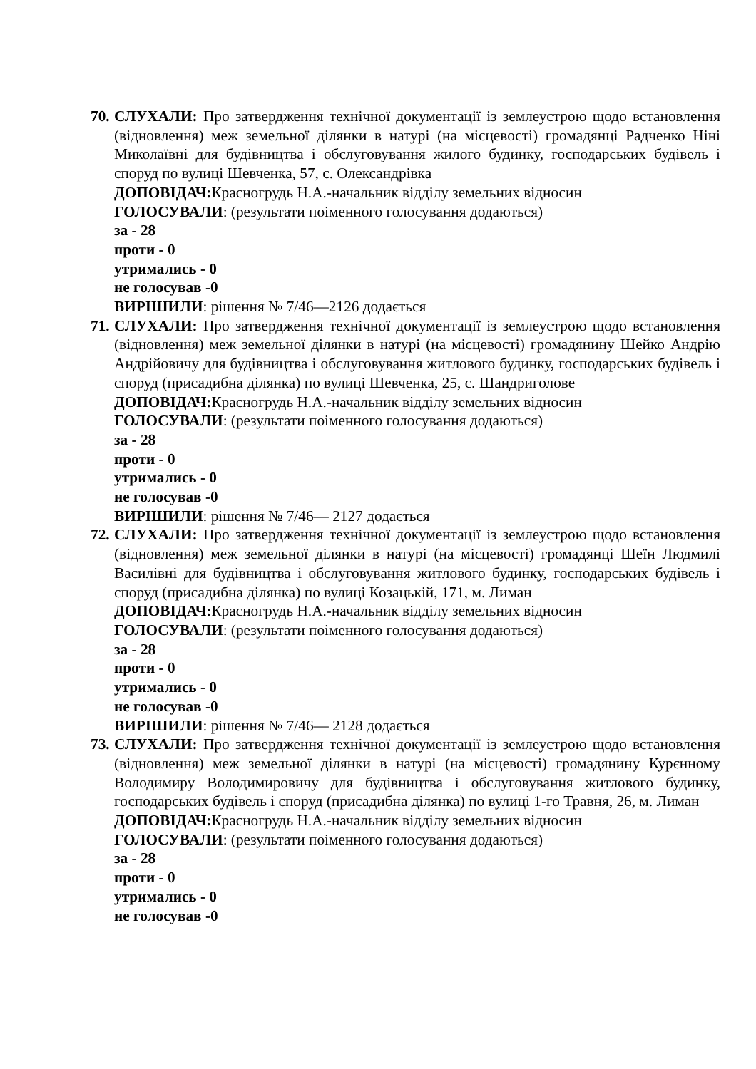70.
СЛУХАЛИ: Про затвердження технічної документації із землеустрою щодо встановлення (відновлення) меж земельної ділянки в натурі (на місцевості) громадянці Радченко Ніні Миколаївні для будівництва і обслуговування жилого будинку, господарських будівель і споруд по вулиці Шевченка, 57, с. Олександрівка
ДОПОВІДАЧ: Красногрудь Н.А.-начальник відділу земельних відносин
ГОЛОСУВАЛИ: (результати поіменного голосування додаються)
за - 28
проти - 0
утримались - 0
не голосував -0
ВИРІШИЛИ: рішення № 7/46—2126 додається
71.
СЛУХАЛИ: Про затвердження технічної документації із землеустрою щодо встановлення (відновлення) меж земельної ділянки в натурі (на місцевості) громадянину Шейко Андрію Андрійовичу для будівництва і обслуговування житлового будинку, господарських будівель і споруд (присадибна ділянка) по вулиці Шевченка, 25, с. Шандриголове
ДОПОВІДАЧ: Красногрудь Н.А.-начальник відділу земельних відносин
ГОЛОСУВАЛИ: (результати поіменного голосування додаються)
за - 28
проти - 0
утримались - 0
не голосував -0
ВИРІШИЛИ: рішення № 7/46— 2127 додається
72.
СЛУХАЛИ: Про затвердження технічної документації із землеустрою щодо встановлення (відновлення) меж земельної ділянки в натурі (на місцевості) громадянці Шеїн Людмилі Василівні для будівництва і обслуговування житлового будинку, господарських будівель і споруд (присадибна ділянка) по вулиці Козацькій, 171, м. Лиман
ДОПОВІДАЧ: Красногрудь Н.А.-начальник відділу земельних відносин
ГОЛОСУВАЛИ: (результати поіменного голосування додаються)
за - 28
проти - 0
утримались - 0
не голосував -0
ВИРІШИЛИ: рішення № 7/46— 2128 додається
73.
СЛУХАЛИ: Про затвердження технічної документації із землеустрою щодо встановлення (відновлення) меж земельної ділянки в натурі (на місцевості) громадянину Курєнному Володимиру Володимировичу для будівництва і обслуговування житлового будинку, господарських будівель і споруд (присадибна ділянка) по вулиці 1-го Травня, 26, м. Лиман
ДОПОВІДАЧ: Красногрудь Н.А.-начальник відділу земельних відносин
ГОЛОСУВАЛИ: (результати поіменного голосування додаються)
за - 28
проти - 0
утримались - 0
не голосував -0